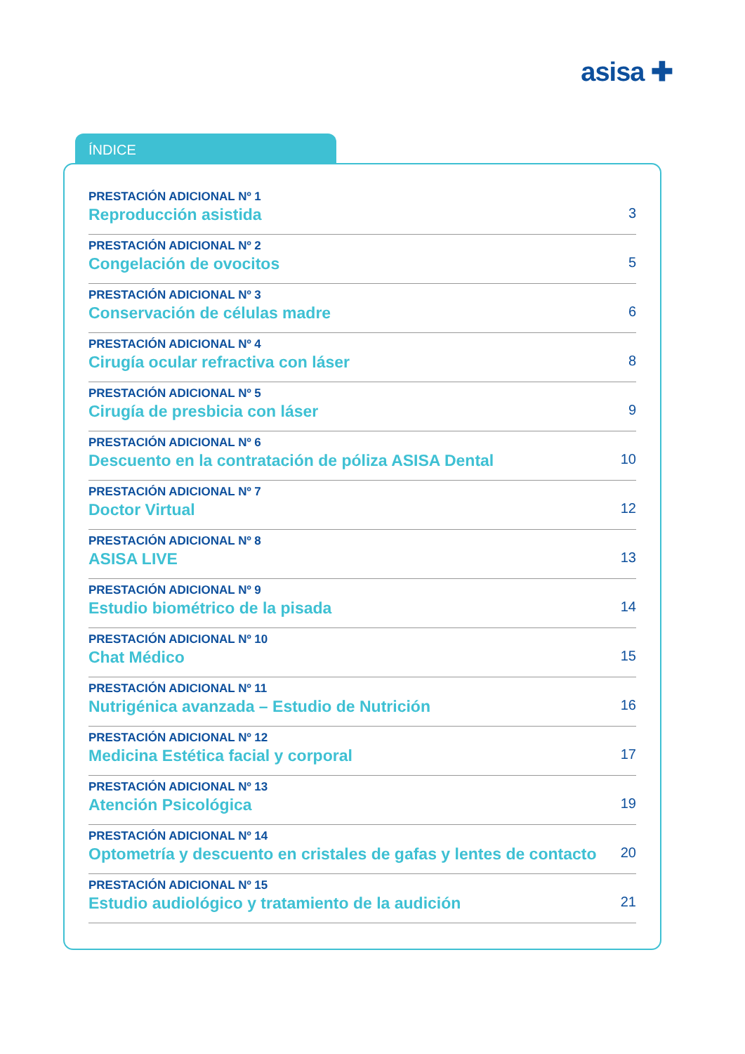asisa ✚
ÍNDICE
PRESTACIÓN ADICIONAL Nº 1
Reproducción asistida 3
PRESTACIÓN ADICIONAL Nº 2
Congelación de ovocitos 5
PRESTACIÓN ADICIONAL Nº 3
Conservación de células madre 6
PRESTACIÓN ADICIONAL Nº 4
Cirugía ocular refractiva con láser 8
PRESTACIÓN ADICIONAL Nº 5
Cirugía de presbicia con láser 9
PRESTACIÓN ADICIONAL Nº 6
Descuento en la contratación de póliza ASISA Dental 10
PRESTACIÓN ADICIONAL Nº 7
Doctor Virtual 12
PRESTACIÓN ADICIONAL Nº 8
ASISA LIVE 13
PRESTACIÓN ADICIONAL Nº 9
Estudio biométrico de la pisada 14
PRESTACIÓN ADICIONAL Nº 10
Chat Médico 15
PRESTACIÓN ADICIONAL Nº 11
Nutrigénica avanzada – Estudio de Nutrición 16
PRESTACIÓN ADICIONAL Nº 12
Medicina Estética facial y corporal 17
PRESTACIÓN ADICIONAL Nº 13
Atención Psicológica 19
PRESTACIÓN ADICIONAL Nº 14
Optometría y descuento en cristales de gafas y lentes de contacto 20
PRESTACIÓN ADICIONAL Nº 15
Estudio audiológico y tratamiento de la audición 21